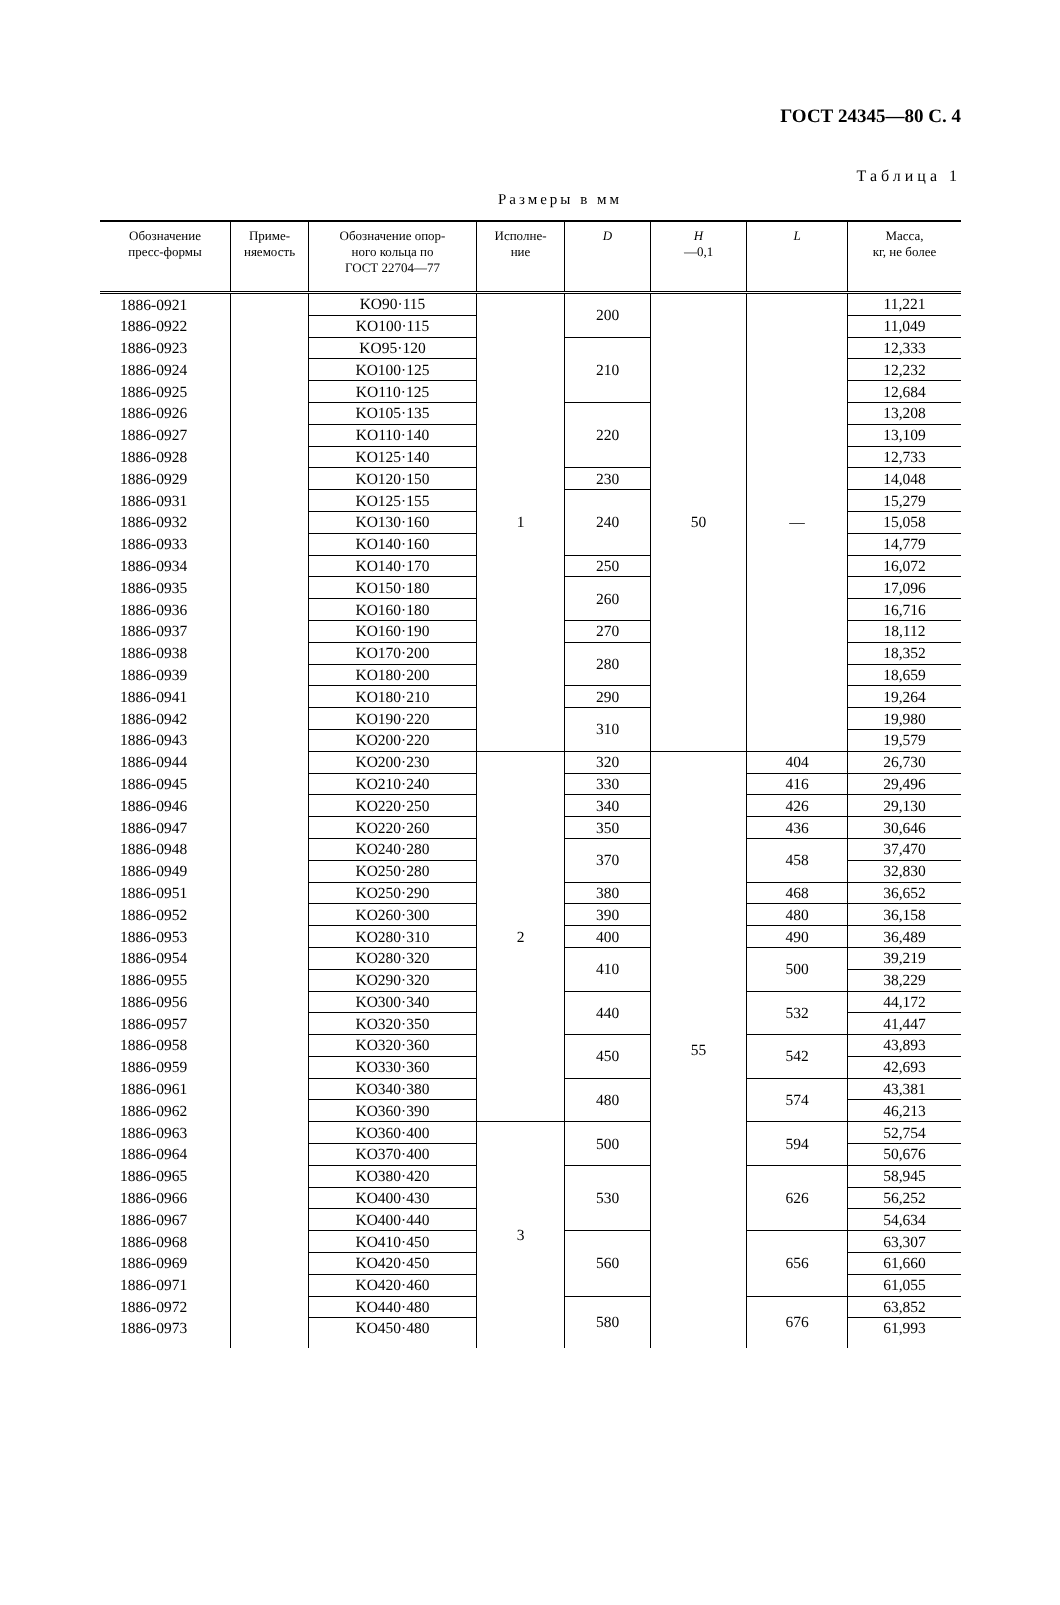ГОСТ 24345—80 С. 4
Таблица 1
Размеры в мм
| Обозначение пресс-формы | Приме- няемость | Обозначение опор- ного кольца по ГОСТ 22704—77 | Исполне- ние | D | H —0,1 | L | Масса, кг, не более |
| --- | --- | --- | --- | --- | --- | --- | --- |
| 1886-0921 | | KO90·115 | 1 | 200 | 50 | — | 11,221 |
| 1886-0922 | | KO100·115 | | | | | 11,049 |
| 1886-0923 | | KO95·120 | | 210 | | | 12,333 |
| 1886-0924 | | KO100·125 | | | | | 12,232 |
| 1886-0925 | | KO110·125 | | | | | 12,684 |
| 1886-0926 | | KO105·135 | | 220 | | | 13,208 |
| 1886-0927 | | KO110·140 | | | | | 13,109 |
| 1886-0928 | | KO125·140 | | | | | 12,733 |
| 1886-0929 | | KO120·150 | | 230 | | | 14,048 |
| 1886-0931 | | KO125·155 | | 240 | | | 15,279 |
| 1886-0932 | | KO130·160 | | | | | 15,058 |
| 1886-0933 | | KO140·160 | | | | | 14,779 |
| 1886-0934 | | KO140·170 | | 250 | | | 16,072 |
| 1886-0935 | | KO150·180 | | 260 | | | 17,096 |
| 1886-0936 | | KO160·180 | | | | | 16,716 |
| 1886-0937 | | KO160·190 | | 270 | | | 18,112 |
| 1886-0938 | | KO170·200 | | 280 | | | 18,352 |
| 1886-0939 | | KO180·200 | | | | | 18,659 |
| 1886-0941 | | KO180·210 | | 290 | | | 19,264 |
| 1886-0942 | | KO190·220 | | 310 | | | 19,980 |
| 1886-0943 | | KO200·220 | | | | | 19,579 |
| 1886-0944 | | KO200·230 | 2 | 320 | 55 | 404 | 26,730 |
| 1886-0945 | | KO210·240 | | 330 | | 416 | 29,496 |
| 1886-0946 | | KO220·250 | | 340 | | 426 | 29,130 |
| 1886-0947 | | KO220·260 | | 350 | | 436 | 30,646 |
| 1886-0948 | | KO240·280 | | 370 | | 458 | 37,470 |
| 1886-0949 | | KO250·280 | | | | | 32,830 |
| 1886-0951 | | KO250·290 | | 380 | | 468 | 36,652 |
| 1886-0952 | | KO260·300 | | 390 | | 480 | 36,158 |
| 1886-0953 | | KO280·310 | | 400 | | 490 | 36,489 |
| 1886-0954 | | KO280·320 | | 410 | | 500 | 39,219 |
| 1886-0955 | | KO290·320 | | | | | 38,229 |
| 1886-0956 | | KO300·340 | | 440 | | 532 | 44,172 |
| 1886-0957 | | KO320·350 | | | | | 41,447 |
| 1886-0958 | | KO320·360 | | 450 | | 542 | 43,893 |
| 1886-0959 | | KO330·360 | | | | | 42,693 |
| 1886-0961 | | KO340·380 | | 480 | | 574 | 43,381 |
| 1886-0962 | | KO360·390 | | | | | 46,213 |
| 1886-0963 | | KO360·400 | 3 | 500 | | 594 | 52,754 |
| 1886-0964 | | KO370·400 | | | | | 50,676 |
| 1886-0965 | | KO380·420 | | 530 | | 626 | 58,945 |
| 1886-0966 | | KO400·430 | | | | | 56,252 |
| 1886-0967 | | KO400·440 | | | | | 54,634 |
| 1886-0968 | | KO410·450 | | 560 | | 656 | 63,307 |
| 1886-0969 | | KO420·450 | | | | | 61,660 |
| 1886-0971 | | KO420·460 | | | | | 61,055 |
| 1886-0972 | | KO440·480 | | 580 | | 676 | 63,852 |
| 1886-0973 | | KO450·480 | | | | | 61,993 |